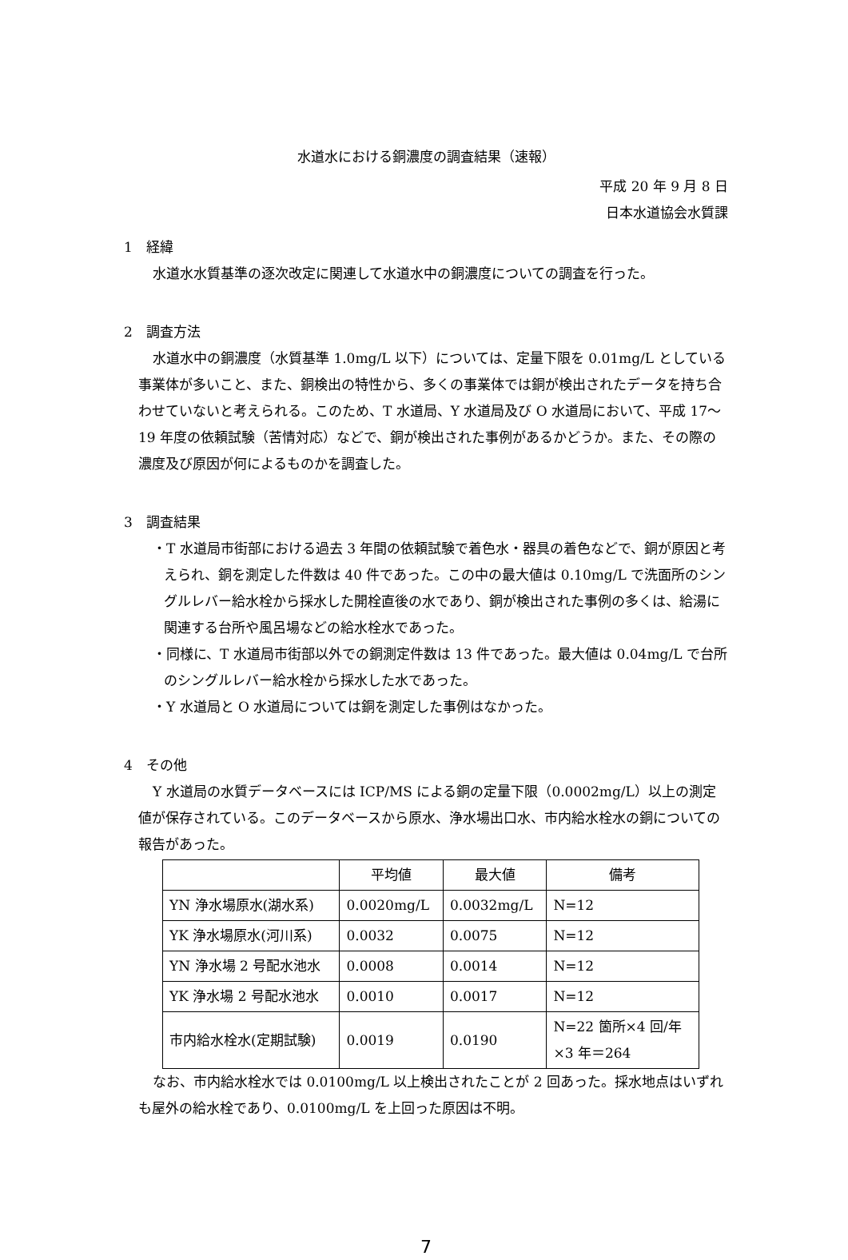水道水における銅濃度の調査結果（速報）
平成 20 年 9 月 8 日
日本水道協会水質課
1　経緯
水道水水質基準の逐次改定に関連して水道水中の銅濃度についての調査を行った。
2　調査方法
水道水中の銅濃度（水質基準 1.0mg/L 以下）については、定量下限を 0.01mg/L としている事業体が多いこと、また、銅検出の特性から、多くの事業体では銅が検出されたデータを持ち合わせていないと考えられる。このため、T 水道局、Y 水道局及び O 水道局において、平成 17～19 年度の依頼試験（苦情対応）などで、銅が検出された事例があるかどうか。また、その際の濃度及び原因が何によるものかを調査した。
3　調査結果
・T 水道局市街部における過去 3 年間の依頼試験で着色水・器具の着色などで、銅が原因と考えられ、銅を測定した件数は 40 件であった。この中の最大値は 0.10mg/L で洗面所のシングルレバー給水栓から採水した開栓直後の水であり、銅が検出された事例の多くは、給湯に関連する台所や風呂場などの給水栓水であった。
・同様に、T 水道局市街部以外での銅測定件数は 13 件であった。最大値は 0.04mg/L で台所のシングルレバー給水栓から採水した水であった。
・Y 水道局と O 水道局については銅を測定した事例はなかった。
4　その他
Y 水道局の水質データベースには ICP/MS による銅の定量下限（0.0002mg/L）以上の測定値が保存されている。このデータベースから原水、浄水場出口水、市内給水栓水の銅についての報告があった。
| | 平均値 | 最大値 | 備考 |
| YN 浄水場原水(湖水系) | 0.0020mg/L | 0.0032mg/L | N=12 |
| YK 浄水場原水(河川系) | 0.0032 | 0.0075 | N=12 |
| YN 浄水場 2 号配水池水 | 0.0008 | 0.0014 | N=12 |
| YK 浄水場 2 号配水池水 | 0.0010 | 0.0017 | N=12 |
| 市内給水栓水(定期試験) | 0.0019 | 0.0190 | N=22 箇所×4 回/年 ×3 年＝264 |
なお、市内給水栓水では 0.0100mg/L 以上検出されたことが 2 回あった。採水地点はいずれも屋外の給水栓であり、0.0100mg/L を上回った原因は不明。
7